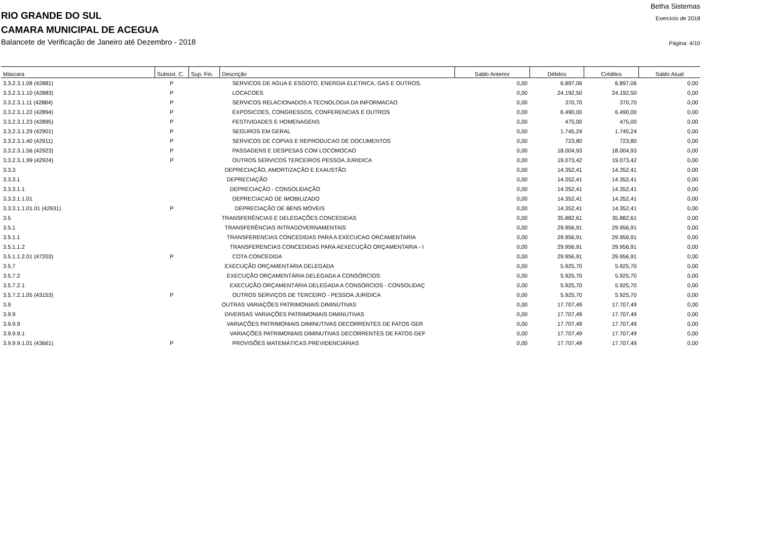Betha Sistemas
RIO GRANDE DO SUL
Exercício de 2018
CAMARA MUNICIPAL DE ACEGUA
Balancete de Verificação de Janeiro até Dezembro - 2018
Página: 4/10
| Máscara | Subsist. C. | Sup. Fin. | Descrição | Saldo Anterior | Débitos | Créditos | Saldo Atual |
| --- | --- | --- | --- | --- | --- | --- | --- |
| 3.3.2.3.1.08 (42881) | P | | SERVICOS DE AGUA E ESGOTO, ENERGIA ELETRICA, GAS E OUTROS. | 0,00 | 6.897,06 | 6.897,06 | 0,00 |
| 3.3.2.3.1.10 (42883) | P | | LOCACOES | 0,00 | 24.192,50 | 24.192,50 | 0,00 |
| 3.3.2.3.1.11 (42884) | P | | SERVICOS RELACIONADOS A TECNOLOGIA DA INFORMACAO | 0,00 | 370,70 | 370,70 | 0,00 |
| 3.3.2.3.1.22 (42894) | P | | EXPOSICOES, CONGRESSOS, CONFERENCIAS E OUTROS | 0,00 | 6.490,00 | 6.490,00 | 0,00 |
| 3.3.2.3.1.23 (42895) | P | | FESTIVIDADES E HOMENAGENS | 0,00 | 475,00 | 475,00 | 0,00 |
| 3.3.2.3.1.29 (42901) | P | | SEGUROS EM GERAL | 0,00 | 1.745,24 | 1.745,24 | 0,00 |
| 3.3.2.3.1.40 (42911) | P | | SERVICOS DE COPIAS E REPRODUCAO DE DOCUMENTOS | 0,00 | 723,80 | 723,80 | 0,00 |
| 3.3.2.3.1.56 (42923) | P | | PASSAGENS E DESPESAS COM LOCOMOCAO | 0,00 | 18.004,93 | 18.004,93 | 0,00 |
| 3.3.2.3.1.99 (42924) | P | | OUTROS SERVICOS TERCEIROS PESSOA JURIDICA | 0,00 | 19.073,42 | 19.073,42 | 0,00 |
| 3.3.3 | | | DEPRECIAÇÃO, AMORTIZAÇÃO E EXAUSTÃO | 0,00 | 14.352,41 | 14.352,41 | 0,00 |
| 3.3.3.1 | | | DEPRECIAÇÃO | 0,00 | 14.352,41 | 14.352,41 | 0,00 |
| 3.3.3.1.1 | | | DEPRECIAÇÃO - CONSOLIDAÇÃO | 0,00 | 14.352,41 | 14.352,41 | 0,00 |
| 3.3.3.1.1.01 | | | DEPRECIACAO DE IMOBILIZADO | 0,00 | 14.352,41 | 14.352,41 | 0,00 |
| 3.3.3.1.1.01.01 (42931) | P | | DEPRECIAÇÃO DE BENS MÓVEIS | 0,00 | 14.352,41 | 14.352,41 | 0,00 |
| 3.5 | | | TRANSFERÊNCIAS E DELEGAÇÕES CONCEDIDAS | 0,00 | 35.882,61 | 35.882,61 | 0,00 |
| 3.5.1 | | | TRANSFERÊNCIAS INTRAGOVERNAMENTAIS | 0,00 | 29.956,91 | 29.956,91 | 0,00 |
| 3.5.1.1 | | | TRANSFERENCIAS CONCEDIDAS PARA A EXECUCAO ORCAMENTARIA | 0,00 | 29.956,91 | 29.956,91 | 0,00 |
| 3.5.1.1.2 | | | TRANSFERENCIAS CONCEDIDAS PARA AEXECUÇÃO ORÇAMENTARIA - I | 0,00 | 29.956,91 | 29.956,91 | 0,00 |
| 3.5.1.1.2.01 (47203) | P | | COTA CONCEDIDA | 0,00 | 29.956,91 | 29.956,91 | 0,00 |
| 3.5.7 | | | EXECUÇÃO ORÇAMENTÁRIA DELEGADA | 0,00 | 5.925,70 | 5.925,70 | 0,00 |
| 3.5.7.2 | | | EXECUÇÃO ORÇAMENTÁRIA DELEGADA A CONSÓRCIOS | 0,00 | 5.925,70 | 5.925,70 | 0,00 |
| 3.5.7.2.1 | | | EXECUÇÃO ORÇAMENTÁRIA DELEGADA A CONSÓRCIOS - CONSOLIDAÇ | 0,00 | 5.925,70 | 5.925,70 | 0,00 |
| 3.5.7.2.1.05 (43153) | P | | OUTROS SERVIÇOS DE TERCEIRO - PESSOA JURÍDICA | 0,00 | 5.925,70 | 5.925,70 | 0,00 |
| 3.9 | | | OUTRAS VARIAÇÕES PATRIMONIAIS DIMINUTIVAS | 0,00 | 17.707,49 | 17.707,49 | 0,00 |
| 3.9.9 | | | DIVERSAS VARIAÇÕES PATRIMONIAIS DIMINUTIVAS | 0,00 | 17.707,49 | 17.707,49 | 0,00 |
| 3.9.9.9 | | | VARIAÇÕES PATRIMONIAIS DIMINUTIVAS DECORRENTES DE FATOS GER | 0,00 | 17.707,49 | 17.707,49 | 0,00 |
| 3.9.9.9.1 | | | VARIAÇÕES PATRIMONIAIS DIMINUTIVAS DECORRENTES DE FATOS GEF | 0,00 | 17.707,49 | 17.707,49 | 0,00 |
| 3.9.9.9.1.01 (43661) | P | | PROVISÕES MATEMÁTICAS PREVIDENCIÁRIAS | 0,00 | 17.707,49 | 17.707,49 | 0,00 |